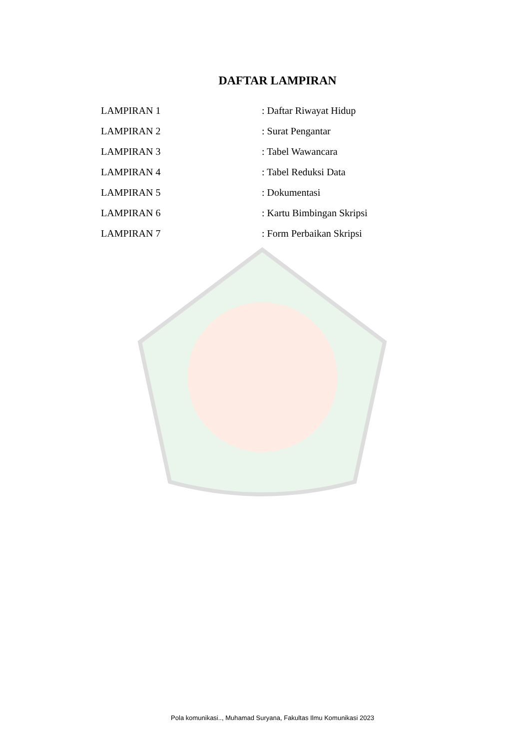DAFTAR LAMPIRAN
LAMPIRAN 1: Daftar Riwayat Hidup
LAMPIRAN 2: Surat Pengantar
LAMPIRAN 3: Tabel Wawancara
LAMPIRAN 4: Tabel Reduksi Data
LAMPIRAN 5: Dokumentasi
LAMPIRAN 6: Kartu Bimbingan Skripsi
LAMPIRAN 7: Form Perbaikan Skripsi
Pola komunikasi.., Muhamad Suryana, Fakultas Ilmu Komunikasi 2023